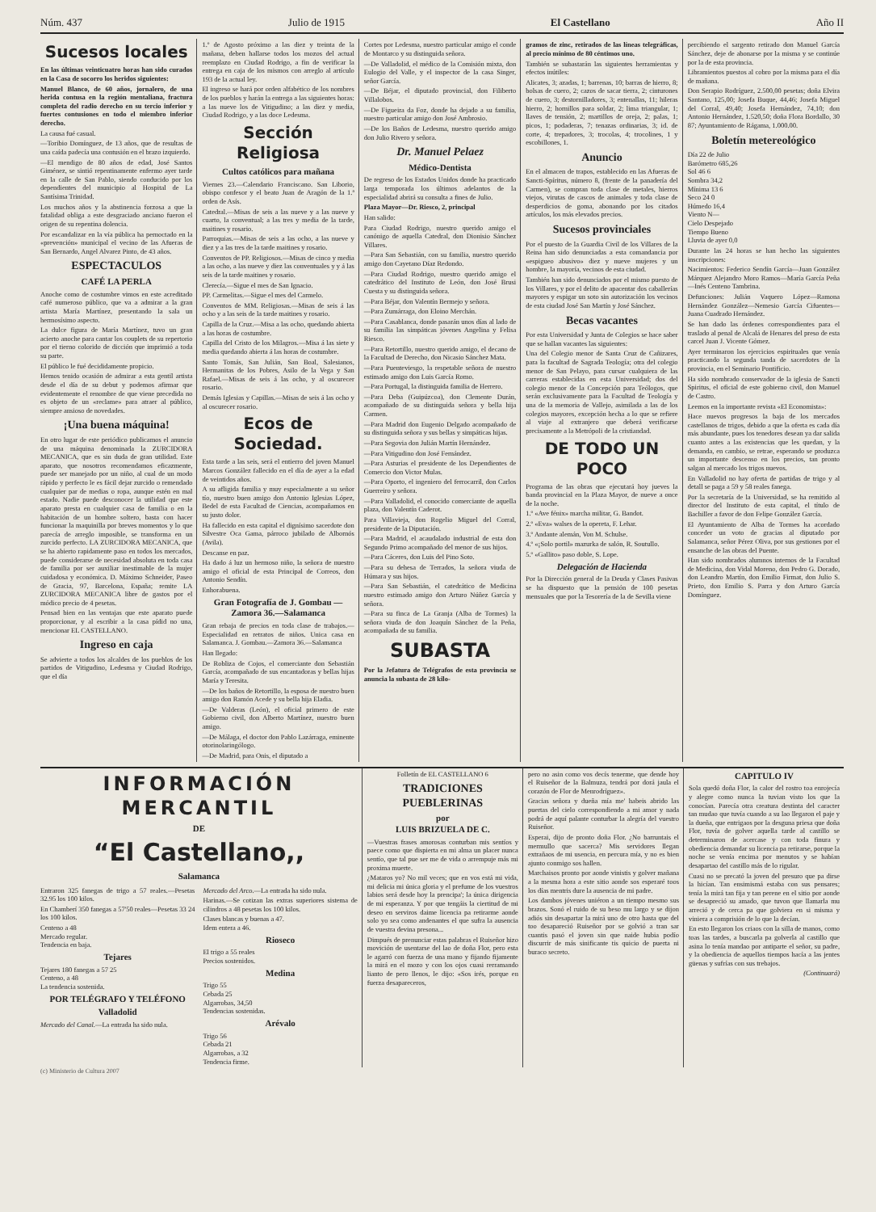Núm. 437 Julio de 1915 El Castellano Año II
Sucesos locales
En las últimas veinticuatro horas han sido curados en la Casa de socorro los heridos siguientes:
Manuel Blanco, de 60 años, jornalero, de una herida contusa en la región mentaliana, fractura completa del radio derecho en su tercio inferior y fuertes contusiones en todo el miembro inferior derecho.
La causa fué casual.
—Toribio Domínguez, de 13 años, que de resultas de una caída padecía una contusión en el brazo izquierdo.
—El mendigo de 80 años de edad, José Santos Giménez, se sintió repentinamente enfermo ayer tarde en la calle de San Pablo, siendo conducido por los dependientes del municipio al Hospital de La Santísima Trinidad.
Los muchos años y la abstinencia forzosa a que la fatalidad obliga a este desgraciado anciano fueron el origen de su repentina dolencia.
Por escandalizar en la vía pública ha pernoctado en la «prevención» municipal el vecino de las Afueras de San Bernardo, Angel Alvarez Pinto, de 43 años.
ESPECTACULOS
CAFÉ LA PERLA
Anoche como de costumbre vimos en este acreditado café numeroso público, que va a admirar a la gran artista María Martínez, presentando la sala un hermosísimo aspecto.
La dulce figura de María Martínez, tuvo un gran acierto anoche para cantar los couplets de su repertorio por el tierno colorido de dicción que imprimió a toda su parte.
El público le fué decididamente propicio.
Hemos tenido ocasión de admirar a esta gentil artista desde el día de su debut y podemos afirmar que evidentemente el renombre de que viene precedida no es objeto de un «reclame» para atraer al público, siempre ansioso de novedades.
¡Una buena máquina!
En otro lugar de este periódico publicamos el anuncio de una máquina denominada la ZURCIDORA MECANICA, que es sin duda de gran utilidad. Este aparato, que nosotros recomendamos eficazmente, puede ser manejado por un niño, al cual de un modo rápido y perfecto le es fácil dejar zurcido o remendado cualquier par de medias o ropa, aunque estén en mal estado. Nadie puede desconocer la utilidad que este aparato presta en cualquier casa de familia o en la habitación de un hombre soltero, basta con hacer funcionar la maquinilla por breves momentos y lo que parecía de arreglo imposible, se transforma en un zurcido perfecto. LA ZURCIDORA MECANICA, que se ha abierto rapidamente paso en todos los mercados, puede considerarse de necesidad absoluta en toda casa de familia por ser auxiliar inestimable de la mujer cuidadosa y económica. D. Máximo Schneider, Paseo de Gracia, 97, Barcelona, España; remite LA ZURCIDORA MECANICA libre de gastos por el módico precio de 4 pesetas.
Pensad bien en las ventajas que este aparato puede proporcionar, y al escribir a la casa pídid no una, mencionar EL CASTELLANO.
Ingreso en caja
Se advierte a todos los alcaldes de los pueblos de los partidos de Vitigudino, Ledesma y Ciudad Rodrigo, que el día
1.º de Agosto próximo a las diez y treinta de la mañana, deben hallarse todos los mozos del actual reemplazo en Ciudad Rodrigo, a fin de verificar la entrega en caja de los mismos con arreglo al artículo 193 de la actual ley.
El ingreso se hará por orden alfabético de los nombres de los pueblos y harán la entrega a las siguientes horas: a las nueve los de Vitigudino; a las diez y media, Ciudad Rodrigo, y a las doce Ledesma.
Sección Religiosa
Cultos católicos para mañana
Viernes 23.—Calendario Franciscano. San Liborio, obispo confesor y el beato Juan de Aragón de la 1.ª orden de Asís.
Catedral.—Misas de seis a las nueve y a las nueve y cuarto, la conventual; a las tres y media de la tarde, maitines y rosario.
Parroquias.—Misas de seis a las ocho, a las nueve y diez y a las tres de la tarde maitines y rosario.
Conventos de PP. Religiosos.—Misas de cinco y media a las ocho, a las nueve y diez las conventuales y y á las seis de la tarde maitines y rosario.
Clerecía.—Sigue el mes de San Ignacio.
PP. Carmelitas.—Sigue el mes del Carmelo.
Conventos de MM. Religiosas.—Misas de seis á las ocho y a las seis de la tarde maitines y rosario.
Capilla de la Cruz.—Misa a las ocho, quedando abierta a las horas de costumbre.
Capilla del Cristo de los Milagros.—Misa á las siete y media quedando abierta á las horas de costumbre.
Santo Tomás, San Julián, San Boal, Salesianos, Hermanitas de los Pobres, Asilo de la Vega y San Rafael.—Misas de seis á las ocho, y al oscurecer rosario.
Demás Iglesias y Capillas.—Misas de seis á las ocho y al oscurecer rosario.
Ecos de Sociedad.
Esta tarde a las seis, será el entierro del joven Manuel Marcos González fallecido en el día de ayer a la edad de veintidos años.
A su afligida familia y muy especialmente a su señor tío, nuestro buen amigo don Antonio Iglesias López, Bedel de esta Facultad de Ciencias, acompañamos en su justo dolor.
Ha fallecido en esta capital el dignísimo sacerdote don Silvestre Oca Gama, párroco jubilado de Albornós (Avila).
Descanse en paz.
Ha dado á luz un hermoso niño, la señora de nuestro amigo el oficial de esta Principal de Correos, don Antonio Sendín.
Enhorabuena.
Gran Fotografía de J. Gombau — Zamora 36.—Salamanca
Gran rebaja de precios en toda clase de trabajos.—Especialidad en retratos de niños. Unica casa en Salamanca. J. Gombau.—Zamora 36.—Salamanca
Han llegado:
De Robliza de Cojos, el comerciante don Sebastián García, acompañado de sus encantadoras y bellas hijas María y Teresita.
—De los baños de Retortillo, la esposa de nuestro buen amigo don Ramón Acede y su bella hija Eladia.
—De Valderas (León), el oficial primero de este Gobierno civil, don Alberto Martínez, nuestro buen amigo.
—De Málaga, el doctor don Pablo Lazárraga, eminente otorinolaringólogo.
—De Madrid, para Onis, el diputado a
Cortes por Ledesma, nuestro particular amigo el conde de Montarco y su distinguida señora.
—De Valladolid, el médico de la Comisión mixta, don Eulogio del Valle, y el inspector de la casa Singer, señor García.
—De Béjar, el diputado provincial, don Filiberto Villalobos.
—De Figueira da Foz, donde ha dejado a su familia, nuestro particular amigo don José Ambrosio.
—De los Baños de Ledesma, nuestro querido amigo don Julio Rivero y señora.
Dr. Manuel Pelaez
Médico-Dentista
De regreso de los Estados Unidos donde ha practicado larga temporada los últimos adelantos de la especialidad abrirá su consulta a fines de Julio.
Plaza Mayor—Dr. Riesco, 2, principal
Han salido:
Para Ciudad Rodrigo, nuestro querido amigo el canónigo de aquella Catedral, don Dionisio Sánchez Villares.
—Para San Sebastián, con su familia, nuestro querido amigo don Cayetano Díaz Redondo.
—Para Ciudad Rodrigo, nuestro querido amigo el catedrático del Instituto de León, don José Brusi Cuesta y su distinguida señora.
—Para Béjar, don Valentín Bermejo y señora.
—Para Zumárraga, don Eloino Merchán.
—Para Casablanca, donde pasarán unos días al lado de su familia las simpáticas jóvenes Angelina y Felisa Riesco.
—Para Retortillo, nuestro querido amigo, el decano de la Facultad de Derecho, don Nicasio Sánchez Mata.
—Para Puenteviesgo, la respetable señora de nuestro estimado amigo don Luis García Romo.
—Para Portugal, la distinguida familia de Herrero.
—Para Deba (Guipúzcoa), don Clemente Durán, acompañado de su distinguida señora y bella hija Carmen.
—Para Madrid don Eugenio Delgado acompañado de su distinguida señora y sus bellas y simpáticas hijas.
—Para Segovia don Julián Martín Hernández.
—Para Vitigudino don José Fernández.
—Para Asturias el presidente de los Dependientes de Comercio don Victor Mulas.
—Para Oporto, el ingeniero del ferrocarril, don Carlos Guerreiro y señora.
—Para Valladolid, el conocido comerciante de aquella plaza, don Valentín Caderot.
Para Villavieja, don Rogelio Miguel del Corral, presidente de la Diputación.
—Para Madrid, el acaudalado industrial de esta don Segundo Primo acompañado del menor de sus hijos.
—Para Cáceres, don Luis del Pino Soto.
—Para su dehesa de Terrados, la señora viuda de Húmara y sus hijos.
—Para San Sebastián, el catedrático de Medicina nuestro estimado amigo don Arturo Núñez García y señora.
—Para su finca de La Granja (Alba de Tormes) la señora viuda de don Joaquín Sánchez de la Peña, acompañada de su familia.
SUBASTA
Por la Jefatura de Telégrafos de esta provincia se anuncia la subasta de 28 kilo-
gramos de zinc, retirados de las líneas telegráficas, al precio mínimo de 80 céntimos uno.
También se subastarán las siguientes herramientas y efectos inútiles:
Alicates, 3; azadas, 1; barrenas, 10; barras de hierro, 8; bolsas de cuero, 2; cazos de sacar tierra, 2; cinturones de cuero, 3; destornilladores, 3; entenallas, 11; hileras hierro, 2; hornillos para soldar, 2; lima triangular, 1; llaves de tensión, 2; martillos de oreja, 2; palas, 1; picos, 1; podaderas, 7; tenazas ordinarias, 3; id. de corte, 4; trepadores, 3; trocolas, 4; trocolines, 1 y escobillones, 1.
Anuncio
En el almacen de trapos, establecido en las Afueras de Sancti-Spíritus, número 8, (frente de la panadería del Carmen), se compran toda clase de metales, hierros viejos, virutas de cascos de animales y toda clase de desperdicios de goma, abonando por los citados artículos, los más elevados precios.
Sucesos provinciales
Por el puesto de la Guardia Civil de los Villares de la Reina han sido denunciadas a esta comandancia por «espigueo abusivo» diez y nueve mujeres y un hombre, la mayoría, vecinos de esta ciudad.
También han sido denunciados por el mismo puesto de los Villares, y por el delito de apacentar dos caballerías mayores y espigar un soto sin autorización los vecinos de esta ciudad José San Martín y José Sánchez.
Becas vacantes
Por esta Universidad y Junta de Colegios se hace saber que se hallan vacantes las siguientes:
Una del Colegio menor de Santa Cruz de Cañizares, para la facultad de Sagrada Teología; otra del colegio menor de San Pelayo, para cursar cualquiera de las carreras establecidas en esta Universidad; dos del colegio menor de la Concepción para Teólogos, que serán exclusivamente para la Facultad de Teología y una de la memoria de Vallejo, asimilada a las de los colegios mayores, excepción hecha a lo que se refiere al viaje al extranjero que deberá verificarse precisamente a la Metrópoli de la cristiandad.
DE TODO UN POCO
Programa de las obras que ejecutará hoy jueves la banda provincial en la Plaza Mayor, de nueve a once de la noche.
1.º «Ave fénix» marcha militar, G. Bandot.
2.º «Eva» walses de la opereta, F. Lehar.
3.º Andante alemán, Von M. Schulse.
4.º «¡Solo portil» mazurka de salón, R. Soutullo.
5.º «Gallito» paso doble, S. Lope.
Delegación de Hacienda
Por la Dirección general de la Deuda y Clases Pasivas se ha dispuesto que la pensión de 100 pesetas mensuales que por la Tesorería de la de Sevilla viene
percibiendo el sargento retirado don Manuel García Sánchez, deje de abonarse por la misma y se continúe por la de esta provincia.
Libramientos puestos al cobro por la misma para el día de mañana.
Don Serapio Rodríguez, 2.500,00 pesetas; doña Elvira Santano, 125,00; Josefa Buque, 44,46; Josefa Miguel del Corral, 49,40; Josefa Hernández, 74,10; don Antonio Hernández, 1.520,50; doña Flora Bordallo, 30 87; Ayuntamiento de Rágama, 1.000.00.
Boletín metereológico
Día 22 de Julio
Barómetro 685,26
Sol 46 6
Sombra 34,2
Mínima 13 6
Seco 24 0
Húmedo 16,4
Viento N—
Cielo Despejado
Tiempo Bueno
Lluvia de ayer 0,0
Durante las 24 horas se han hecho las siguientes inscripciones:
Nacimientos: Federico Sendín García—Juan González Márquez Alejandro Moro Ramos—María García Peña—Inés Centeno Tambrina.
Defunciones: Julián Vaquero López—Ramona Hernández González—Nemesio García Cifuentes—Juana Cuadrado Hernández.
Se han dado las órdenes correspondientes para el traslado al penal de Alcalá de Henares del preso de esta carcel Juan J. Vicente Gómez.
Ayer terminaron los ejercicios espirituales que venía practicando la segunda tanda de sacerdotes de la provincia, en el Seminario Pontificio.
Ha sido nombrado conservador de la iglesia de Sancti Spiritus, el oficial de este gobierno civil, don Manuel de Castro.
Leemos en la importante revista «El Economista»:
Hace nuevos progresos la baja de los mercados castellanos de trigos, debido a que la oferta es cada día más abundante, pues los tenedores desean ya dar salida cuanto antes a las existencias que les quedan, y la demanda, en cambio, se retrae, esperando se produzca un importante descenso en los precios, tan pronto salgan al mercado los trigos nuevos.
En Valladolid no hay oferta de partidas de trigo y al detall se paga a 59 y 58 reales fanega.
Por la secretaría de la Universidad, se ha remitido al director del Instituto de esta capital, el título de Bachiller a favor de don Felipe González García.
El Ayuntamiento de Alba de Tormes ha acordado conceder un voto de gracias al diputado por Salamanca, señor Pérez Oliva, por sus gestiones por el ensanche de las obras del Puente.
Han sido nombrados alumnos internos de la Facultad de Medicina, don Vidal Moreno, don Pedro G. Dorado, don Leandro Martín, don Emilio Firmat, don Julio S. Prieto, don Emilio S. Parra y don Arturo García Domínguez.
INFORMACIÓN MERCANTIL
DE
“El Castellano,,
Salamanca
Entraron 325 fanegas de trigo a 57 reales.—Pesetas 32.95 los 100 kilos.
En Chamberí 350 fanegas a 57'50 reales—Pesetas 33 24 los 100 kilos.
Centeno a 48
Mercado regular.
Tendencia en baja.
Tejares
Tejares 180 fanegas a 57 25
Centeno, a 48
La tendencia sostenida.
POR TELÉGRAFO Y TELÉFONO
Valladolid
Mercado del Canal.—La entrada ha sido nula.
Mercado del Arco.—La entrada ha sido nula.
Harinas.—Se cotizan las extras superiores sistema de cilindros a 48 pesetas los 100 kilos.
Clases blancas y buenas a 47.
Idem entera a 46.
Rioseco
El trigo a 55 reales
Precios sostenidos.
Medina
Trigo 55
Cebada 25
Algarrobas, 34,50
Tendencias sostenidas.
Arévalo
Trigo 56
Cebada 21
Algarrobas, a 32
Tendencia firme.
Folletín de EL CASTELLANO 6
TRADICIONES PUEBLERINAS
por
LUIS BRIZUELA DE C.
—Vuestras frases amorosas conturban mis sentíos y paece como que dispierta en mi alma un placer nunca sentío, que tal pue ser me de vida o arrempuje más mi proxima muerte.
¿Mataros yo? No mil veces; que en vos está mi vida, mi delicia mi única gloria y el prefume de los vuestros labios será desde hoy la prencipa'; la única dirigencia de mi esperanza. Y por que tengáis la ciertitud de mi deseo en serviros daime licencia pa retirarme aonde solo yo sea como andenantes el que sufra la ausencia de vuestra devina presona...
Dimpués de prenunciar estas palabras el Ruiseñor hizo movición de usentarse del lao de doña Flor, pero esta le agarró con fuerza de una mano y fijando fijamente la mirá en el mozo y con los ojos cuasi rerramando lianto de pero llenos, le dijo: «Sos irés, porque en fuerza desapareceros,
pero no asin como vos decís tenerme, que dende hoy el Ruiseñor de la Balmuza, tendrá por dorá jaula el corazón de Flor de Menrodríguez».
Gracias señora y dueña mía me' habeis abrido las puertas del cielo correspondiendo a mi amor y nada podrá de aquí palante conturbar la alegría del vuestro Ruiseñor.
Esperai, dijo de pronto doña Flor. ¿No barruntais el mermullo que sacerca? Mis servidores llegan extrañaos de mi usencia, en percura mía, y no es bien ajunto conmigo sos hallen.
Marchaisos pronto por aonde vinistis y golver mañana a la mesma hora a este sitio aonde sos esperaré toos los días mentris dure la ausencia de mi padre.
Los dambos jóvenes uniéron a un tiempo mesmo sus brazos. Sonó el ruido de su beso mu largo y se dijon adiós sin desapartar la mirá uno de otro hasta que del too desapareció Ruiseñor por se golvió a tran sar cuantis pasó el joven sin que naide hubia podío discurrir de más sinificante tis quicio de puerta ni buraco secreto.
CAPITULO IV
Sola quedó doña Flor, la calor del rostro toa enrojecía y alegre como nunca la tuvian visto los que la conocían. Parecía otra creatura destinta del caracter tan mudao que tuvía cuando a su lao llegaron el paje y la dueña, que entrigaos por la desguna priesa que doña Flor, tuvía de golver aquella tarde al castillo se determinaron de acercase y con toda finura y obediencia demandar su licencia pa retirarse, porque la noche se venía encima por menutos y se habían desapartao del castillo más de lo rigular.
Cuasi no se precató la joven del presuro que pa dirse la hicían. Tan ensimismá estaba con sus pensares; tenía la mirá tan fija y tan perene en el sitio por aonde se desapreció su amado, que tuvon que llamarla mu arreció y de cerca pa que golviera en si misma y viniera a comprisión de lo que la decían.
En esto llegaron los criaos con la silla de manos, como toas las tardes, a buscarla pa golverla al castillo que asina lo tenía mandao por antiparte el señor, su padre, y la obediencia de aquellos tiempos hacía a las jentes güenas y sufrías con sus trebajos.
(Continuará)
(c) Ministerio de Cultura 2007